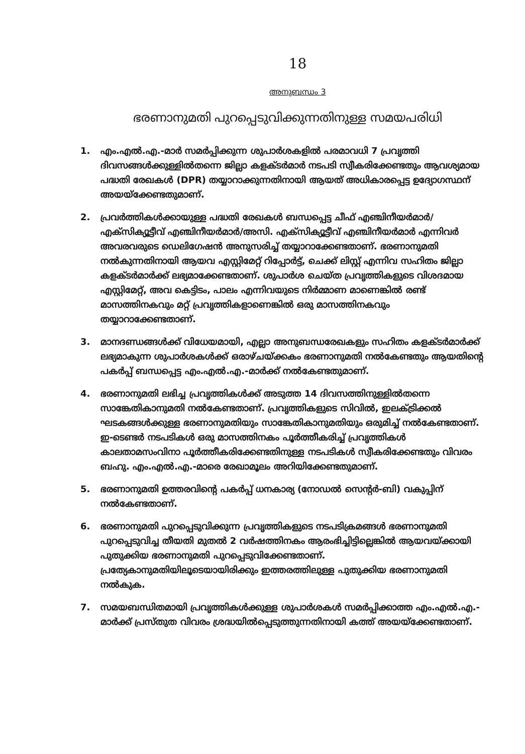18
അനുബന്ധം 3
ഭരണാനുമതി പുറപ്പെടുവിക്കുന്നതിനുള്ള സമയപരിധി
1. എം.എൽ.എ.-മാർ സമർപ്പിക്കുന്ന ശുപാർശകളിൽ പരമാവധി 7 പ്രവൃത്തി ദിവസങ്ങൾക്കുള്ളിൽതന്നെ ജില്ലാ കളക്ടർമാർ നടപടി സ്വീകരിക്കേണ്ടതും ആവശ്യമായ പദ്ധതി രേഖകൾ (DPR) തയ്യാറാക്കുന്നതിനായി ആയത് അധികാരപ്പെട്ട ഉദ്യോഗസ്ഥന് അയയ്ക്കേണ്ടതുമാണ്.
2. പ്രവർത്തികൾക്കായുള്ള പദ്ധതി രേഖകൾ ബന്ധപ്പെട്ട ചീഫ് എഞ്ചിനീയർമാർ/എക്സിക്യൂട്ടീവ് എഞ്ചിനീയർമാർ/അസി. എക്സിക്യൂട്ടീവ് എഞ്ചിനീയർമാർ എന്നിവർ അവരവരുടെ ഡെലിഗേഷൻ അനുസരിച്ച് തയ്യാറാക്കേണ്ടതാണ്. ഭരണാനുമതി നൽകുന്നതിനായി ആയവ എസ്റ്റിമേറ്റ് റിപ്പോർട്ട്, ചെക്ക് ലിസ്റ്റ് എന്നിവ സഹിതം ജില്ലാ കളക്ടർമാർക്ക് ലഭ്യമാക്കേണ്ടതാണ്. ശുപാർശ ചെയ്ത പ്രവൃത്തികളുടെ വിശദമായ എസ്റ്റിമേറ്റ്, അവ കെട്ടിടം, പാലം എന്നിവയുടെ നിർമ്മാണ മാണെങ്കിൽ രണ്ട് മാസത്തിനകവും മറ്റ് പ്രവൃത്തികളാണെങ്കിൽ ഒരു മാസത്തിനകവും തയ്യാറാക്കേണ്ടതാണ്.
3. മാനദണ്ഡങ്ങൾക്ക് വിധേയമായി, എല്ലാ അനുബന്ധരേഖകളും സഹിതം കളക്ടർമാർക്ക് ലഭ്യമാകുന്ന ശുപാർശകൾക്ക് ഒരാഴ്ചയ്ക്കകം ഭരണാനുമതി നൽകേണ്ടതും ആയതിന്റെ പകർപ്പ് ബന്ധപ്പെട്ട എം.എൽ.എ.-മാർക്ക് നൽകേണ്ടതുമാണ്.
4. ഭരണാനുമതി ലഭിച്ച പ്രവൃത്തികൾക്ക് അടുത്ത 14 ദിവസത്തിനുള്ളിൽതന്നെ സാങ്കേതികാനുമതി നൽകേണ്ടതാണ്. പ്രവൃത്തികളുടെ സിവിൽ, ഇലക്ട്രിക്കൽ ഘടകങ്ങൾക്കുള്ള ഭരണാനുമതിയും സാങ്കേതികാനുമതിയും ഒരുമിച്ച് നൽകേണ്ടതാണ്. ഇ-ടെണ്ടർ നടപടികൾ ഒരു മാസത്തിനകം പൂർത്തീകരിച്ച് പ്രവൃത്തികൾ കാലതാമസംവിനാ പൂർത്തീകരിക്കേണ്ടതിനുള്ള നടപടികൾ സ്വീകരിക്കേണ്ടതും വിവരം ബഹു. എം.എൽ.എ.-മാരെ രേഖാമൂലം അറിയിക്കേണ്ടതുമാണ്.
5. ഭരണാനുമതി ഉത്തരവിന്റെ പകർപ്പ് ധനകാര്യ (നോഡൽ സെന്റർ-ബി) വകുപ്പിന് നൽകേണ്ടതാണ്.
6. ഭരണാനുമതി പുറപ്പെടുവിക്കുന്ന പ്രവൃത്തികളുടെ നടപടിക്രമങ്ങൾ ഭരണാനുമതി പുറപ്പെടുവിച്ച തീയതി മുതൽ 2 വർഷത്തിനകം ആരംഭിച്ചിട്ടില്ലെങ്കിൽ ആയവയ്ക്കായി പുതുക്കിയ ഭരണാനുമതി പുറപ്പെടുവിക്കേണ്ടതാണ്. പ്രത്യേകാനുമതിയിലൂടെയായിരിക്കും ഇത്തരത്തിലുള്ള പുതുക്കിയ ഭരണാനുമതി നൽകുക.
7. സമയബന്ധിതമായി പ്രവൃത്തികൾക്കുള്ള ശുപാർശകൾ സമർപ്പിക്കാത്ത എം.എൽ.എ.-മാർക്ക് പ്രസ്തുത വിവരം ശ്രദ്ധയിൽപ്പെടുത്തുന്നതിനായി കത്ത് അയയ്ക്കേണ്ടതാണ്.